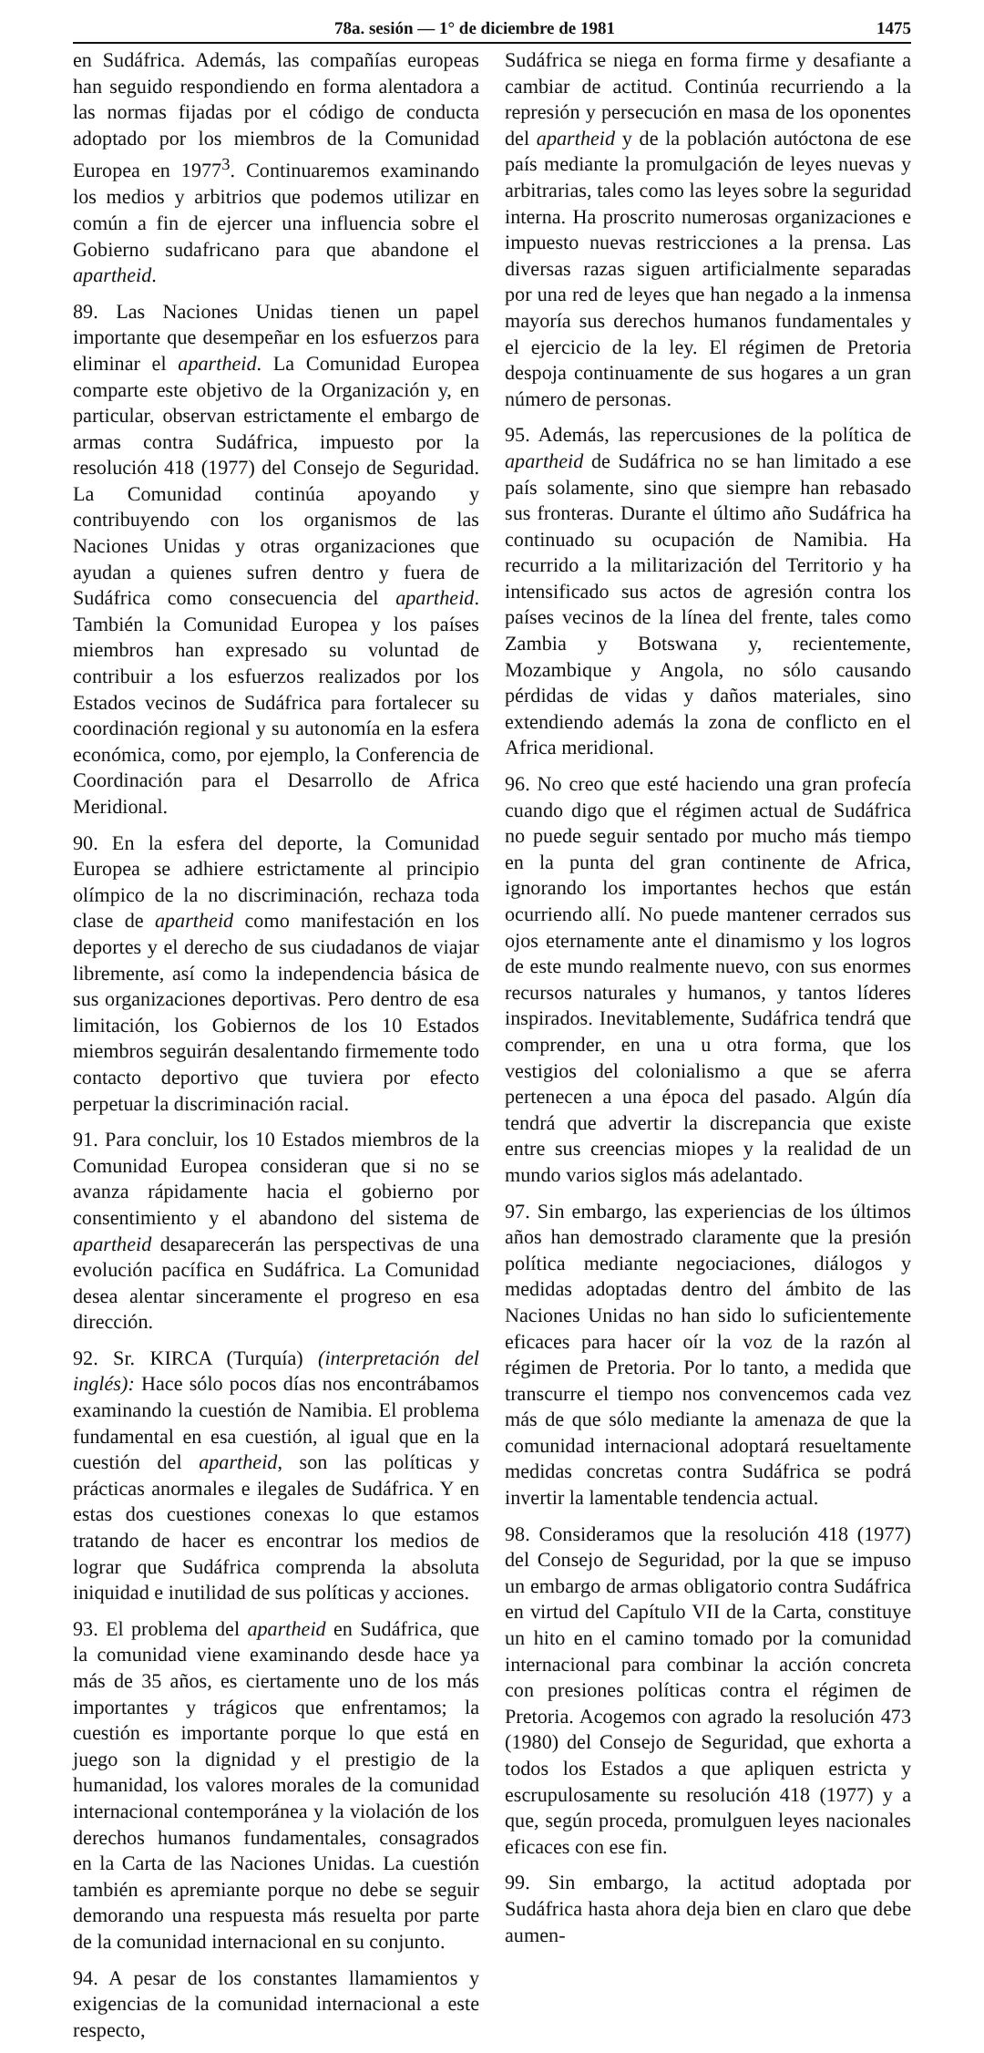78a. sesión — 1° de diciembre de 1981 1475
en Sudáfrica. Además, las compañías europeas han seguido respondiendo en forma alentadora a las normas fijadas por el código de conducta adoptado por los miembros de la Comunidad Europea en 1977<sup>3</sup>. Continuaremos examinando los medios y arbitrios que podemos utilizar en común a fin de ejercer una influencia sobre el Gobierno sudafricano para que abandone el apartheid.
89. Las Naciones Unidas tienen un papel importante que desempeñar en los esfuerzos para eliminar el apartheid. La Comunidad Europea comparte este objetivo de la Organización y, en particular, observan estrictamente el embargo de armas contra Sudáfrica, impuesto por la resolución 418 (1977) del Consejo de Seguridad. La Comunidad continúa apoyando y contribuyendo con los organismos de las Naciones Unidas y otras organizaciones que ayudan a quienes sufren dentro y fuera de Sudáfrica como consecuencia del apartheid. También la Comunidad Europea y los países miembros han expresado su voluntad de contribuir a los esfuerzos realizados por los Estados vecinos de Sudáfrica para fortalecer su coordinación regional y su autonomía en la esfera económica, como, por ejemplo, la Conferencia de Coordinación para el Desarrollo de Africa Meridional.
90. En la esfera del deporte, la Comunidad Europea se adhiere estrictamente al principio olímpico de la no discriminación, rechaza toda clase de apartheid como manifestación en los deportes y el derecho de sus ciudadanos de viajar libremente, así como la independencia básica de sus organizaciones deportivas. Pero dentro de esa limitación, los Gobiernos de los 10 Estados miembros seguirán desalentando firmemente todo contacto deportivo que tuviera por efecto perpetuar la discriminación racial.
91. Para concluir, los 10 Estados miembros de la Comunidad Europea consideran que si no se avanza rápidamente hacia el gobierno por consentimiento y el abandono del sistema de apartheid desaparecerán las perspectivas de una evolución pacífica en Sudáfrica. La Comunidad desea alentar sinceramente el progreso en esa dirección.
92. Sr. KIRCA (Turquía) (interpretación del inglés): Hace sólo pocos días nos encontrábamos examinando la cuestión de Namibia. El problema fundamental en esa cuestión, al igual que en la cuestión del apartheid, son las políticas y prácticas anormales e ilegales de Sudáfrica. Y en estas dos cuestiones conexas lo que estamos tratando de hacer es encontrar los medios de lograr que Sudáfrica comprenda la absoluta iniquidad e inutilidad de sus políticas y acciones.
93. El problema del apartheid en Sudáfrica, que la comunidad viene examinando desde hace ya más de 35 años, es ciertamente uno de los más importantes y trágicos que enfrentamos; la cuestión es importante porque lo que está en juego son la dignidad y el prestigio de la humanidad, los valores morales de la comunidad internacional contemporánea y la violación de los derechos humanos fundamentales, consagrados en la Carta de las Naciones Unidas. La cuestión también es apremiante porque no debe se seguir demorando una respuesta más resuelta por parte de la comunidad internacional en su conjunto.
94. A pesar de los constantes llamamientos y exigencias de la comunidad internacional a este respecto,
Sudáfrica se niega en forma firme y desafiante a cambiar de actitud. Continúa recurriendo a la represión y persecución en masa de los oponentes del apartheid y de la población autóctona de ese país mediante la promulgación de leyes nuevas y arbitrarias, tales como las leyes sobre la seguridad interna. Ha proscrito numerosas organizaciones e impuesto nuevas restricciones a la prensa. Las diversas razas siguen artificialmente separadas por una red de leyes que han negado a la inmensa mayoría sus derechos humanos fundamentales y el ejercicio de la ley. El régimen de Pretoria despoja continuamente de sus hogares a un gran número de personas.
95. Además, las repercusiones de la política de apartheid de Sudáfrica no se han limitado a ese país solamente, sino que siempre han rebasado sus fronteras. Durante el último año Sudáfrica ha continuado su ocupación de Namibia. Ha recurrido a la militarización del Territorio y ha intensificado sus actos de agresión contra los países vecinos de la línea del frente, tales como Zambia y Botswana y, recientemente, Mozambique y Angola, no sólo causando pérdidas de vidas y daños materiales, sino extendiendo además la zona de conflicto en el Africa meridional.
96. No creo que esté haciendo una gran profecía cuando digo que el régimen actual de Sudáfrica no puede seguir sentado por mucho más tiempo en la punta del gran continente de Africa, ignorando los importantes hechos que están ocurriendo allí. No puede mantener cerrados sus ojos eternamente ante el dinamismo y los logros de este mundo realmente nuevo, con sus enormes recursos naturales y humanos, y tantos líderes inspirados. Inevitablemente, Sudáfrica tendrá que comprender, en una u otra forma, que los vestigios del colonialismo a que se aferra pertenecen a una época del pasado. Algún día tendrá que advertir la discrepancia que existe entre sus creencias miopes y la realidad de un mundo varios siglos más adelantado.
97. Sin embargo, las experiencias de los últimos años han demostrado claramente que la presión política mediante negociaciones, diálogos y medidas adoptadas dentro del ámbito de las Naciones Unidas no han sido lo suficientemente eficaces para hacer oír la voz de la razón al régimen de Pretoria. Por lo tanto, a medida que transcurre el tiempo nos convencemos cada vez más de que sólo mediante la amenaza de que la comunidad internacional adoptará resueltamente medidas concretas contra Sudáfrica se podrá invertir la lamentable tendencia actual.
98. Consideramos que la resolución 418 (1977) del Consejo de Seguridad, por la que se impuso un embargo de armas obligatorio contra Sudáfrica en virtud del Capítulo VII de la Carta, constituye un hito en el camino tomado por la comunidad internacional para combinar la acción concreta con presiones políticas contra el régimen de Pretoria. Acogemos con agrado la resolución 473 (1980) del Consejo de Seguridad, que exhorta a todos los Estados a que apliquen estricta y escrupulosamente su resolución 418 (1977) y a que, según proceda, promulguen leyes nacionales eficaces con ese fin.
99. Sin embargo, la actitud adoptada por Sudáfrica hasta ahora deja bien en claro que debe aumen-